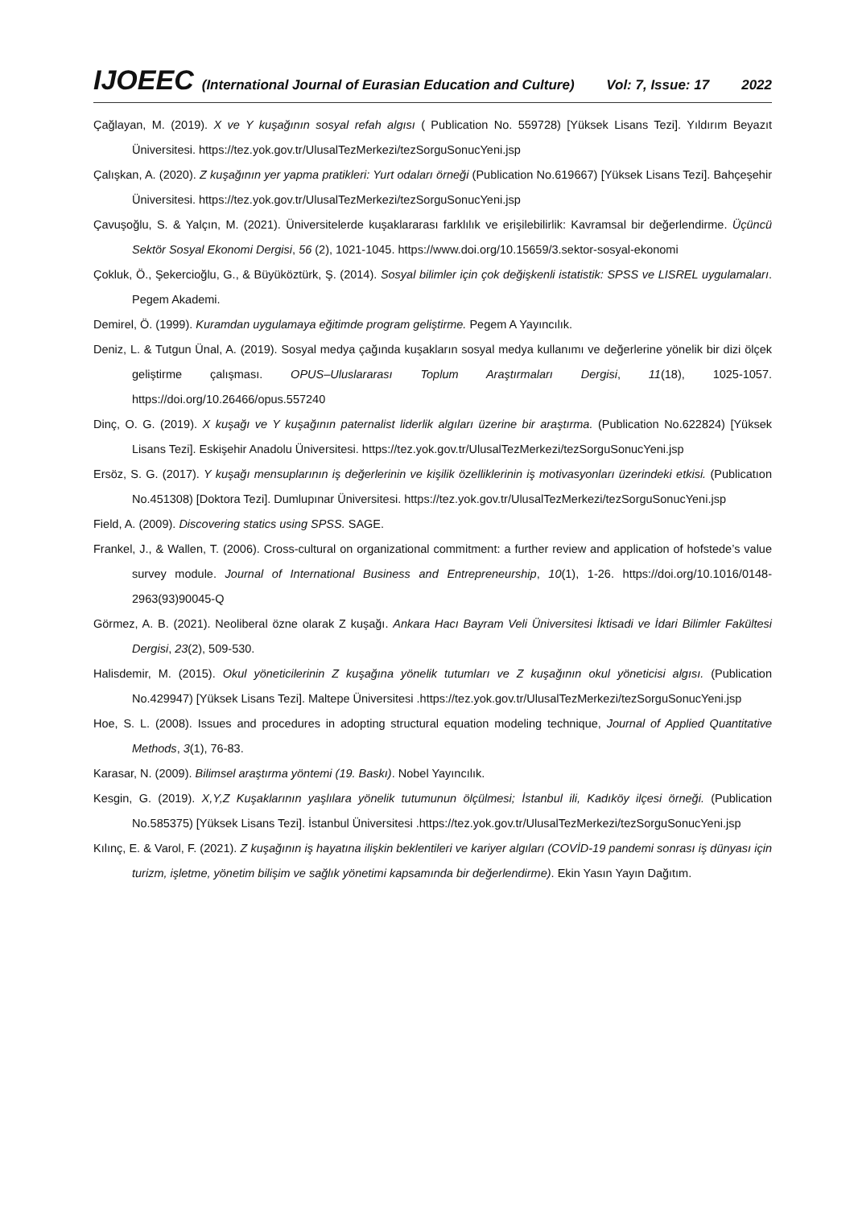IJOEEC (International Journal of Eurasian Education and Culture) Vol: 7, Issue: 17 2022
Çağlayan, M. (2019). X ve Y kuşağının sosyal refah algısı ( Publication No. 559728) [Yüksek Lisans Tezi]. Yıldırım Beyazıt Üniversitesi. https://tez.yok.gov.tr/UlusalTezMerkezi/tezSorguSonucYeni.jsp
Çalışkan, A. (2020). Z kuşağının yer yapma pratikleri: Yurt odaları örneği (Publication No.619667) [Yüksek Lisans Tezi]. Bahçeşehir Üniversitesi. https://tez.yok.gov.tr/UlusalTezMerkezi/tezSorguSonucYeni.jsp
Çavuşoğlu, S. & Yalçın, M. (2021). Üniversitelerde kuşaklararası farklılık ve erişilebilirlik: Kavramsal bir değerlendirme. Üçüncü Sektör Sosyal Ekonomi Dergisi, 56 (2), 1021-1045. https://www.doi.org/10.15659/3.sektor-sosyal-ekonomi
Çokluk, Ö., Şekercioğlu, G., & Büyüköztürk, Ş. (2014). Sosyal bilimler için çok değişkenli istatistik: SPSS ve LISREL uygulamaları. Pegem Akademi.
Demirel, Ö. (1999). Kuramdan uygulamaya eğitimde program geliştirme. Pegem A Yayıncılık.
Deniz, L. & Tutgun Ünal, A. (2019). Sosyal medya çağında kuşakların sosyal medya kullanımı ve değerlerine yönelik bir dizi ölçek geliştirme çalışması. OPUS–Uluslararası Toplum Araştırmaları Dergisi, 11(18), 1025-1057. https://doi.org/10.26466/opus.557240
Dinç, O. G. (2019). X kuşağı ve Y kuşağının paternalist liderlik algıları üzerine bir araştırma. (Publication No.622824) [Yüksek Lisans Tezi]. Eskişehir Anadolu Üniversitesi. https://tez.yok.gov.tr/UlusalTezMerkezi/tezSorguSonucYeni.jsp
Ersöz, S. G. (2017). Y kuşağı mensuplarının iş değerlerinin ve kişilik özelliklerinin iş motivasyonları üzerindeki etkisi. (Publicatıon No.451308) [Doktora Tezi]. Dumlupınar Üniversitesi. https://tez.yok.gov.tr/UlusalTezMerkezi/tezSorguSonucYeni.jsp
Field, A. (2009). Discovering statics using SPSS. SAGE.
Frankel, J., & Wallen, T. (2006). Cross-cultural on organizational commitment: a further review and application of hofstede’s value survey module. Journal of International Business and Entrepreneurship, 10(1), 1-26. https://doi.org/10.1016/0148-2963(93)90045-Q
Görmez, A. B. (2021). Neoliberal özne olarak Z kuşağı. Ankara Hacı Bayram Veli Üniversitesi İktisadi ve İdari Bilimler Fakültesi Dergisi, 23(2), 509-530.
Halisdemir, M. (2015). Okul yöneticilerinin Z kuşağına yönelik tutumları ve Z kuşağının okul yöneticisi algısı. (Publication No.429947) [Yüksek Lisans Tezi]. Maltepe Üniversitesi .https://tez.yok.gov.tr/UlusalTezMerkezi/tezSorguSonucYeni.jsp
Hoe, S. L. (2008). Issues and procedures in adopting structural equation modeling technique, Journal of Applied Quantitative Methods, 3(1), 76-83.
Karasar, N. (2009). Bilimsel araştırma yöntemi (19. Baskı). Nobel Yayıncılık.
Kesgin, G. (2019). X,Y,Z Kuşaklarının yaşlılara yönelik tutumunun ölçülmesi; İstanbul ili, Kadıköy ilçesi örneği. (Publication No.585375) [Yüksek Lisans Tezi]. İstanbul Üniversitesi .https://tez.yok.gov.tr/UlusalTezMerkezi/tezSorguSonucYeni.jsp
Kılınç, E. & Varol, F. (2021). Z kuşağının iş hayatına ilişkin beklentileri ve kariyer algıları (COVİD-19 pandemi sonrası iş dünyası için turizm, işletme, yönetim bilişim ve sağlık yönetimi kapsamında bir değerlendirme). Ekin Yasın Yayın Dağıtım.